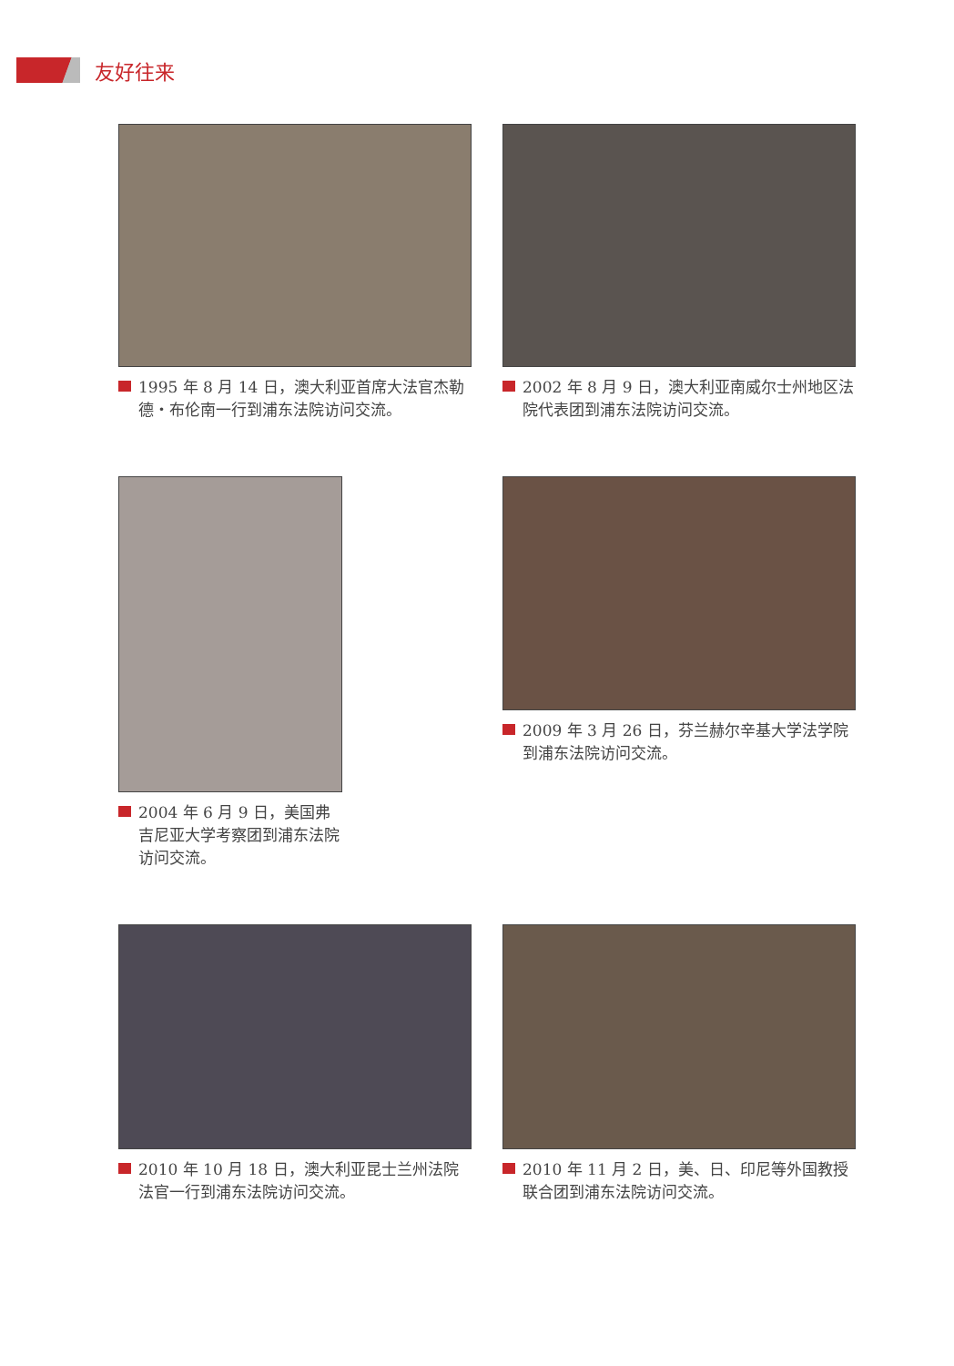友好往来
1995 年 8 月 14 日，澳大利亚首席大法官杰勒德・布伦南一行到浦东法院访问交流。
2002 年 8 月 9 日，澳大利亚南威尔士州地区法院代表团到浦东法院访问交流。
2004 年 6 月 9 日，美国弗吉尼亚大学考察团到浦东法院访问交流。
2009 年 3 月 26 日，芬兰赫尔辛基大学法学院到浦东法院访问交流。
2010 年 10 月 18 日，澳大利亚昆士兰州法院法官一行到浦东法院访问交流。
2010 年 11 月 2 日，美、日、印尼等外国教授联合团到浦东法院访问交流。